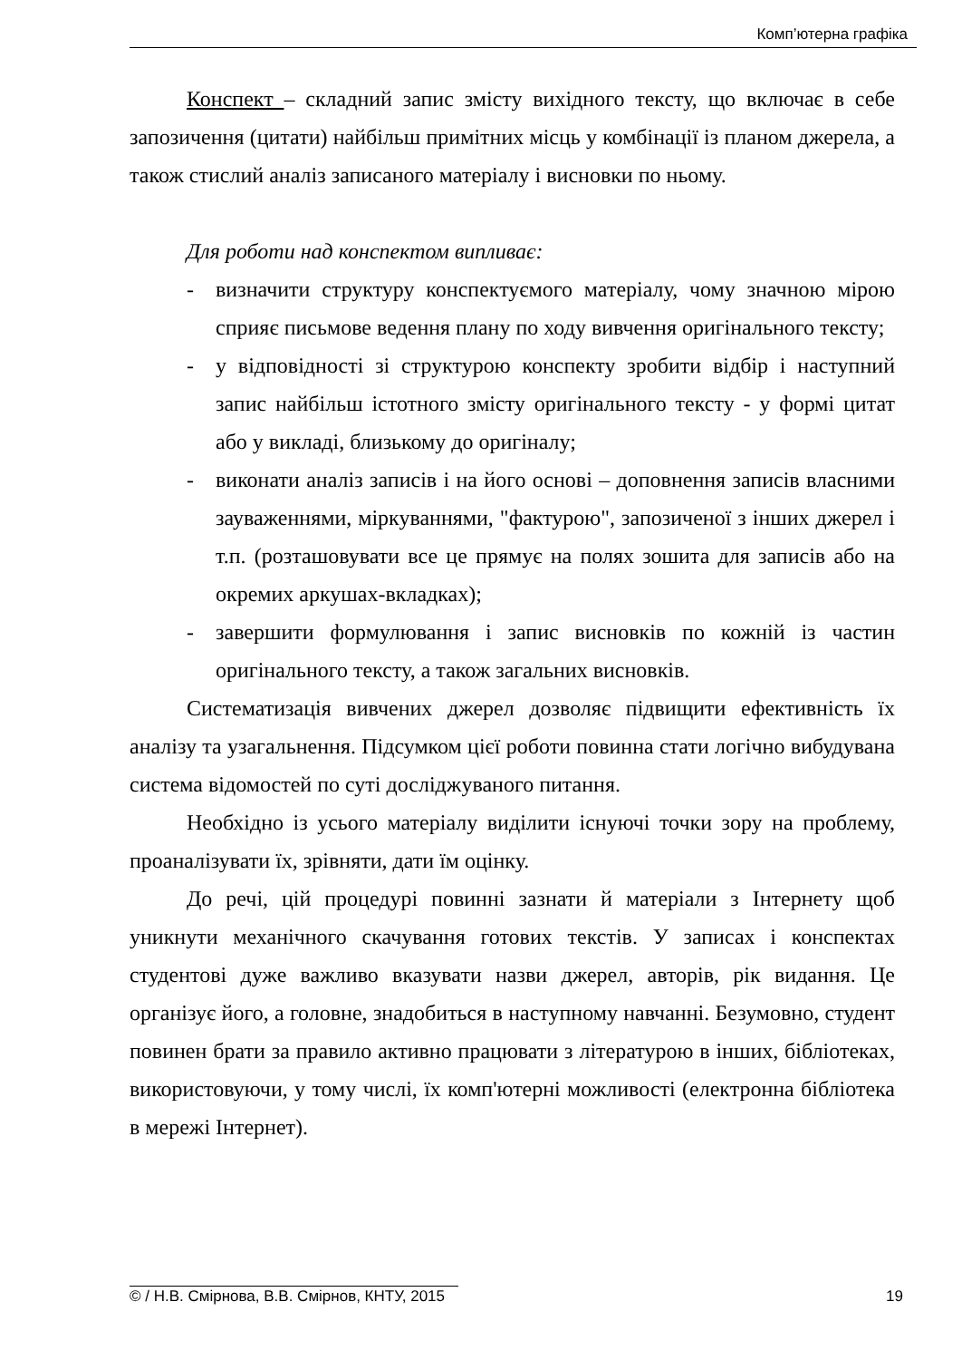Комп’ютерна графіка
Конспект – складний запис змісту вихідного тексту, що включає в себе запозичення (цитати) найбільш примітних місць у комбінації із планом джерела, а також стислий аналіз записаного матеріалу і висновки по ньому.
Для роботи над конспектом випливає:
- визначити структуру конспектуємого матеріалу, чому значною мірою сприяє письмове ведення плану по ходу вивчення оригінального тексту;
- у відповідності зі структурою конспекту зробити відбір і наступний запис найбільш істотного змісту оригінального тексту - у формі цитат або у викладі, близькому до оригіналу;
- виконати аналіз записів і на його основі – доповнення записів власними зауваженнями, міркуваннями, "фактурою", запозиченої з інших джерел і т.п. (розташовувати все це прямує на полях зошита для записів або на окремих аркушах-вкладках);
- завершити формулювання і запис висновків по кожній із частин оригінального тексту, а також загальних висновків.
Систематизація вивчених джерел дозволяє підвищити ефективність їх аналізу та узагальнення. Підсумком цієї роботи повинна стати логічно вибудувана система відомостей по суті досліджуваного питання.
Необхідно із усього матеріалу виділити існуючі точки зору на проблему, проаналізувати їх, зрівняти, дати їм оцінку.
До речі, цій процедурі повинні зазнати й матеріали з Інтернету щоб уникнути механічного скачування готових текстів. У записах і конспектах студентові дуже важливо вказувати назви джерел, авторів, рік видання. Це організує його, а головне, знадобиться в наступному навчанні. Безумовно, студент повинен брати за правило активно працювати з літературою в інших, бібліотеках, використовуючи, у тому числі, їх комп'ютерні можливості (електронна бібліотека в мережі Інтернет).
© / Н.В. Смірнова, В.В. Смірнов, КНТУ, 2015 19